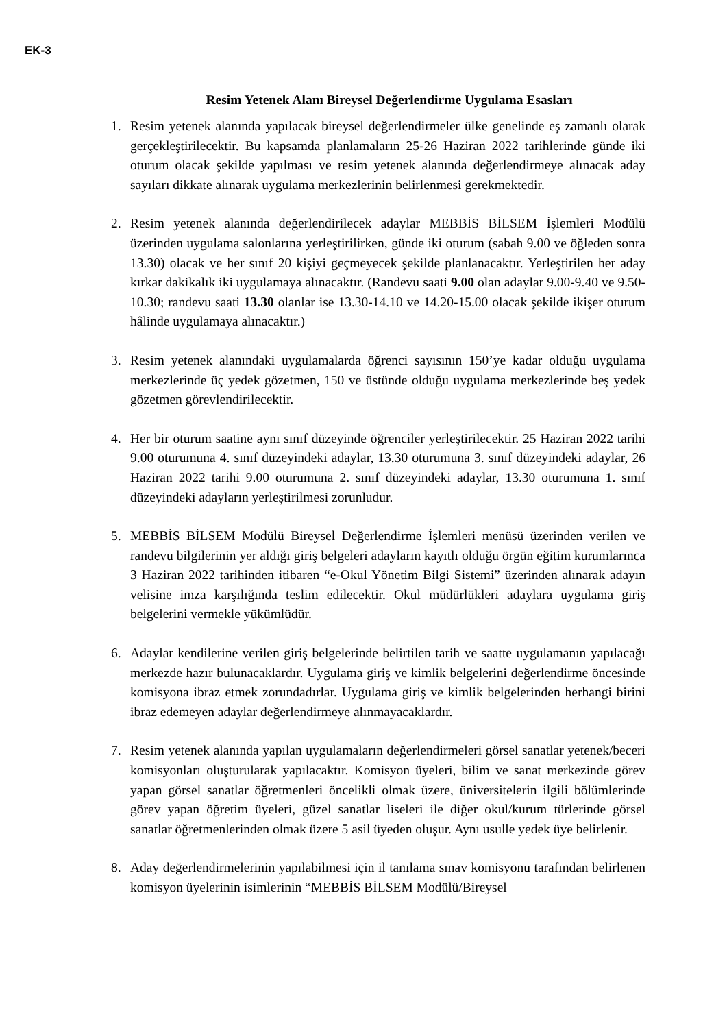EK-3
Resim Yetenek Alanı Bireysel Değerlendirme Uygulama Esasları
1. Resim yetenek alanında yapılacak bireysel değerlendirmeler ülke genelinde eş zamanlı olarak gerçekleştirilecektir. Bu kapsamda planlamaların 25-26 Haziran 2022 tarihlerinde günde iki oturum olacak şekilde yapılması ve resim yetenek alanında değerlendirmeye alınacak aday sayıları dikkate alınarak uygulama merkezlerinin belirlenmesi gerekmektedir.
2. Resim yetenek alanında değerlendirilecek adaylar MEBBİS BİLSEM İşlemleri Modülü üzerinden uygulama salonlarına yerleştirilirken, günde iki oturum (sabah 9.00 ve öğleden sonra 13.30) olacak ve her sınıf 20 kişiyi geçmeyecek şekilde planlanacaktır. Yerleştirilen her aday kırkar dakikalık iki uygulamaya alınacaktır. (Randevu saati 9.00 olan adaylar 9.00-9.40 ve 9.50-10.30; randevu saati 13.30 olanlar ise 13.30-14.10 ve 14.20-15.00 olacak şekilde ikişer oturum hâlinde uygulamaya alınacaktır.)
3. Resim yetenek alanındaki uygulamalarda öğrenci sayısının 150’ye kadar olduğu uygulama merkezlerinde üç yedek gözetmen, 150 ve üstünde olduğu uygulama merkezlerinde beş yedek gözetmen görevlendirilecektir.
4. Her bir oturum saatine aynı sınıf düzeyinde öğrenciler yerleştirilecektir. 25 Haziran 2022 tarihi 9.00 oturumuna 4. sınıf düzeyindeki adaylar, 13.30 oturumuna 3. sınıf düzeyindeki adaylar, 26 Haziran 2022 tarihi 9.00 oturumuna 2. sınıf düzeyindeki adaylar, 13.30 oturumuna 1. sınıf düzeyindeki adayların yerleştirilmesi zorunludur.
5. MEBBİS BİLSEM Modülü Bireysel Değerlendirme İşlemleri menüsü üzerinden verilen ve randevu bilgilerinin yer aldığı giriş belgeleri adayların kayıtlı olduğu örgün eğitim kurumlarınca 3 Haziran 2022 tarihinden itibaren “e-Okul Yönetim Bilgi Sistemi” üzerinden alınarak adayın velisine imza karşılığında teslim edilecektir. Okul müdürlükleri adaylara uygulama giriş belgelerini vermekle yükümlüdür.
6. Adaylar kendilerine verilen giriş belgelerinde belirtilen tarih ve saatte uygulamanın yapılacağı merkezde hazır bulunacaklardır. Uygulama giriş ve kimlik belgelerini değerlendirme öncesinde komisyona ibraz etmek zorundadırlar. Uygulama giriş ve kimlik belgelerinden herhangi birini ibraz edemeyen adaylar değerlendirmeye alınmayacaklardır.
7. Resim yetenek alanında yapılan uygulamaların değerlendirmeleri görsel sanatlar yetenek/beceri komisyonları oluşturularak yapılacaktır. Komisyon üyeleri, bilim ve sanat merkezinde görev yapan görsel sanatlar öğretmenleri öncelikli olmak üzere, üniversitelerin ilgili bölümlerinde görev yapan öğretim üyeleri, güzel sanatlar liseleri ile diğer okul/kurum türlerinde görsel sanatlar öğretmenlerinden olmak üzere 5 asil üyeden oluşur. Aynı usulle yedek üye belirlenir.
8. Aday değerlendirmelerinin yapılabilmesi için il tanılama sınav komisyonu tarafından belirlenen komisyon üyelerinin isimlerinin “MEBBİS BİLSEM Modülü/Bireysel